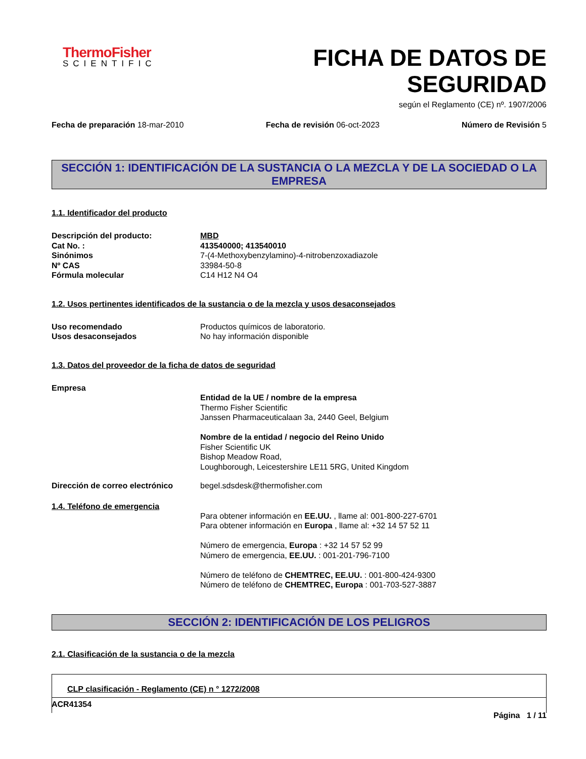ThermoFisher
SCIENTIFIC
FICHA DE DATOS DE
SEGURIDAD
según el Reglamento (CE) nº. 1907/2006
Fecha de preparación 18-mar-2010 Fecha de revisión 06-oct-2023 Número de Revisión 5
SECCIÓN 1: IDENTIFICACIÓN DE LA SUSTANCIA O LA MEZCLA Y DE LA SOCIEDAD O LA EMPRESA
1.1. Identificador del producto
Descripción del producto: MBD
Cat No. : 413540000; 413540010
Sinónimos 7-(4-Methoxybenzylamino)-4-nitrobenzoxadiazole
Nº CAS 33984-50-8
Fórmula molecular C14 H12 N4 O4
1.2. Usos pertinentes identificados de la sustancia o de la mezcla y usos desaconsejados
Uso recomendado Productos químicos de laboratorio.
Usos desaconsejados No hay información disponible
1.3. Datos del proveedor de la ficha de datos de seguridad
Empresa
Entidad de la UE / nombre de la empresa
Thermo Fisher Scientific
Janssen Pharmaceuticalaan 3a, 2440 Geel, Belgium
Nombre de la entidad / negocio del Reino Unido
Fisher Scientific UK
Bishop Meadow Road,
Loughborough, Leicestershire LE11 5RG, United Kingdom
Dirección de correo electrónico begel.sdsdesk@thermofisher.com
1.4. Teléfono de emergencia
Para obtener información en EE.UU. , llame al: 001-800-227-6701
Para obtener información en Europa , llame al: +32 14 57 52 11
Número de emergencia, Europa : +32 14 57 52 99
Número de emergencia, EE.UU. : 001-201-796-7100
Número de teléfono de CHEMTREC, EE.UU. : 001-800-424-9300
Número de teléfono de CHEMTREC, Europa : 001-703-527-3887
SECCIÓN 2: IDENTIFICACIÓN DE LOS PELIGROS
2.1. Clasificación de la sustancia o de la mezcla
CLP clasificación - Reglamento (CE) n ° 1272/2008
ACR41354
Página 1 / 11